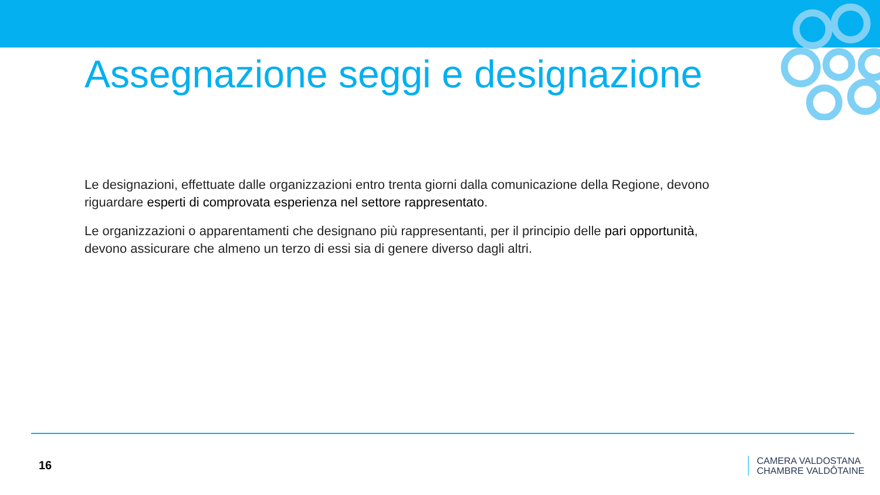Assegnazione seggi e designazione
Le designazioni, effettuate dalle organizzazioni entro trenta giorni dalla comunicazione della Regione, devono riguardare esperti di comprovata esperienza nel settore rappresentato.
Le organizzazioni o apparentamenti che designano più rappresentanti, per il principio delle pari opportunità, devono assicurare che almeno un terzo di essi sia di genere diverso dagli altri.
16
CAMERA VALDOSTANA
CHAMBRE VALDÔTAINE